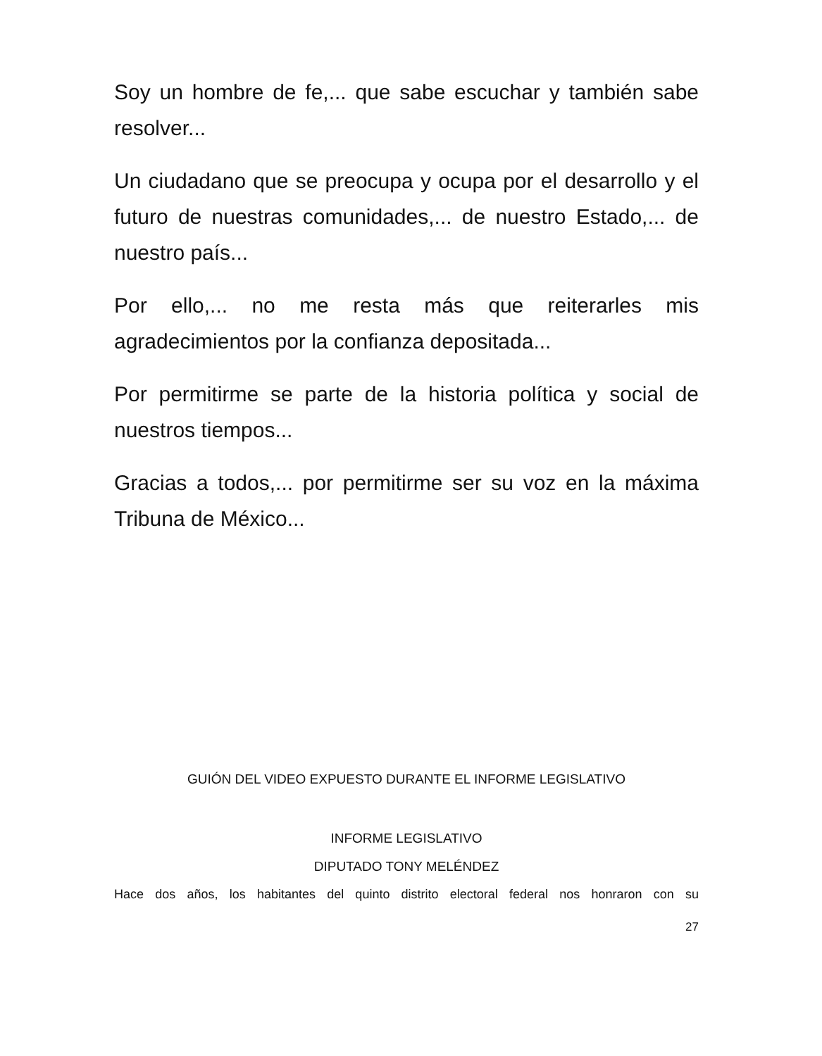Soy un hombre de fe,... que sabe escuchar y también sabe resolver...
Un ciudadano que se preocupa y ocupa por el desarrollo y el futuro de nuestras comunidades,... de nuestro Estado,... de nuestro país...
Por ello,... no me resta más que reiterarles mis agradecimientos por la confianza depositada...
Por permitirme se parte de la historia política y social de nuestros tiempos...
Gracias a todos,... por permitirme ser su voz en la máxima Tribuna de México...
GUIÓN DEL VIDEO EXPUESTO DURANTE EL INFORME LEGISLATIVO
INFORME LEGISLATIVO
DIPUTADO TONY MELÉNDEZ
Hace dos años, los habitantes del quinto distrito electoral federal nos honraron con su
27